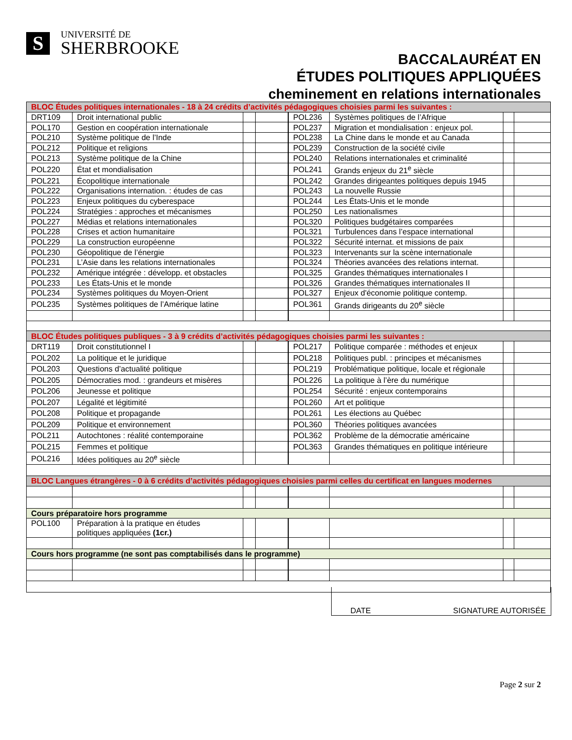S
UNIVERSITÉ DE
SHERBROOKE
BACCALAURÉAT EN
ÉTUDES POLITIQUES APPLIQUÉES
cheminement en relations internationales
| BLOC Études politiques internationales - 18 à 24 crédits d’activités pédagogiques choisies parmi les suivantes : | | | | | | | |
| DRT109 | Droit international public | | | POL236 | Systèmes politiques de l’Afrique | | |
| POL170 | Gestion en coopération internationale | | | POL237 | Migration et mondialisation : enjeux pol. | | |
| POL210 | Système politique de l’Inde | | | POL238 | La Chine dans le monde et au Canada | | |
| POL212 | Politique et religions | | | POL239 | Construction de la société civile | | |
| POL213 | Système politique de la Chine | | | POL240 | Relations internationales et criminalité | | |
| POL220 | État et mondialisation | | | POL241 | Grands enjeux du 21<sup>e</sup> siècle | | |
| POL221 | Écopolitique internationale | | | POL242 | Grandes dirigeantes politiques depuis 1945 | | |
| POL222 | Organisations internation. : études de cas | | | POL243 | La nouvelle Russie | | |
| POL223 | Enjeux politiques du cyberespace | | | POL244 | Les États-Unis et le monde | | |
| POL224 | Stratégies : approches et mécanismes | | | POL250 | Les nationalismes | | |
| POL227 | Médias et relations internationales | | | POL320 | Politiques budgétaires comparées | | |
| POL228 | Crises et action humanitaire | | | POL321 | Turbulences dans l’espace international | | |
| POL229 | La construction européenne | | | POL322 | Sécurité internat. et missions de paix | | |
| POL230 | Géopolitique de l’énergie | | | POL323 | Intervenants sur la scène internationale | | |
| POL231 | L’Asie dans les relations internationales | | | POL324 | Théories avancées des relations internat. | | |
| POL232 | Amérique intégrée : développ. et obstacles | | | POL325 | Grandes thématiques internationales I | | |
| POL233 | Les États-Unis et le monde | | | POL326 | Grandes thématiques internationales II | | |
| POL234 | Systèmes politiques du Moyen-Orient | | | POL327 | Enjeux d'économie politique contemp. | | |
| POL235 | Systèmes politiques de l’Amérique latine | | | POL361 | Grands dirigeants du 20<sup>e</sup> siècle | | |
| BLOC Études politiques publiques - 3 à 9 crédits d’activités pédagogiques choisies parmi les suivantes : | | | | | | | |
| DRT119 | Droit constitutionnel I | | | POL217 | Politique comparée : méthodes et enjeux | | |
| POL202 | La politique et le juridique | | | POL218 | Politiques publ. : principes et mécanismes | | |
| POL203 | Questions d’actualité politique | | | POL219 | Problématique politique, locale et régionale | | |
| POL205 | Démocraties mod. : grandeurs et misères | | | POL226 | La politique à l’ère du numérique | | |
| POL206 | Jeunesse et politique | | | POL254 | Sécurité : enjeux contemporains | | |
| POL207 | Légalité et légitimité | | | POL260 | Art et politique | | |
| POL208 | Politique et propagande | | | POL261 | Les élections au Québec | | |
| POL209 | Politique et environnement | | | POL360 | Théories politiques avancées | | |
| POL211 | Autochtones : réalité contemporaine | | | POL362 | Problème de la démocratie américaine | | |
| POL215 | Femmes et politique | | | POL363 | Grandes thématiques en politique intérieure | | |
| POL216 | Idées politiques au 20<sup>e</sup> siècle | | | | | | |
| BLOC Langues étrangères - 0 à 6 crédits d’activités pédagogiques choisies parmi celles du certificat en langues modernes | | | | | | | |
| Cours préparatoire hors programme | | | | | | | |
| POL100 | Préparation à la pratique en études politiques appliquées (1cr.) | | | | | | |
| Cours hors programme (ne sont pas comptabilisés dans le programme) | | | | | | | |
DATE SIGNATURE AUTORISÉE
Page 2 sur 2